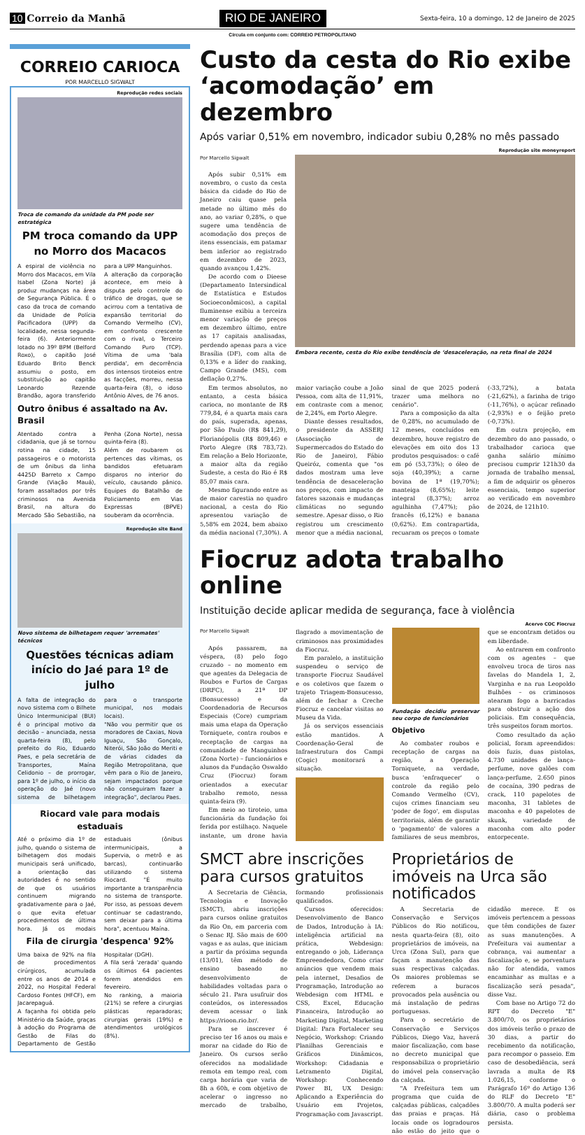10 Correio da Manhã RIO DE JANEIRO Sexta-feira, 10 a domingo, 12 de Janeiro de 2025
Circula em conjunto com: CORREIO PETROPOLITANO
CORREIO CARIOCA
POR MARCELLO SIGWALT
Reprodução redes sociais
Troca de comando da unidade da PM pode ser estratégica
PM troca comando da UPP no Morro dos Macacos
A espiral de violência no Morro dos Macacos, em Vila Isabel (Zona Norte) já produz mudanças na área de Segurança Pública. É o caso da troca de comando da Unidade de Polícia Pacificadora (UPP) da localidade, nessa segunda-feira (6). Anteriormente lotado no 39º BPM (Belford Roxo), o capitão José Eduardo Brito Benck assumiu o posto, em substituição ao capitão Leonardo Rezende Brandão, agora transferido para a UPP Manguinhos.
A alteração da corporação acontece, em meio à disputa pelo controle do tráfico de drogas, que se acirrou com a tentativa de expansão territorial do Comando Vermelho (CV), em confronto crescente com o rival, o Terceiro Comando Puro (TCP). Vítima de uma 'bala perdida', em decorrência dos intensos tiroteios entre as facções, morreu, nessa quarta-feira (8), o idoso Antônio Alves, de 76 anos.
Outro ônibus é assaltado na Av. Brasil
Atentado contra a cidadania, que já se tornou rotina na cidade, 15 passageiros e o motorista de um ônibus da linha 4425D Barreto x Campo Grande (Viação Mauá), foram assaltados por três criminosos na Avenida Brasil, na altura do Mercado São Sebastião, na Penha (Zona Norte), nessa quinta-feira (8).
Além de roubarem os pertences das vítimas, os bandidos efetuaram disparos no interior do veículo, causando pânico. Equipes do Batalhão de Policiamento em Vias Expressas (BPVE) souberam da ocorrência.
Reprodução site Band
Novo sistema de bilhetagem requer 'arremates' técnicos
Questões técnicas adiam início do Jaé para 1º de julho
A falta de integração do novo sistema com o Bilhete Único Intermunicipal (BUI) é o principal motivo da decisão – anunciada, nessa quarta-feira (8), pelo prefeito do Rio, Eduardo Paes, e pela secretária de Transportes, Maína Celidonio – de prorrogar, para 1º de julho, o início da operação do Jaé (novo sistema de bilhetagem para o transporte municipal, nos modais locais).
"Não vou permitir que os moradores de Caxias, Nova Iguaçu, São Gonçalo, Niterói, São João do Meriti e de várias cidades da Região Metropolitana, que vêm para o Rio de Janeiro, sejam impactados porque não conseguiram fazer a integração", declarou Paes.
Riocard vale para modais estaduais
Até o próximo dia 1º de julho, quando o sistema de bilhetagem dos modais municipais será unificado, a orientação das autoridades é no sentido de que os usuários continuem migrando gradativamente para o Jaé, o que evita efetuar procedimentos de última hora. Já os modais estaduais (ônibus intermunicipais, a Supervia, o metrô e as barcas), continuarão utilizando o sistema Riocard. "É muito importante a transparência no sistema de transporte. Por isso, as pessoas devem continuar se cadastrando, sem deixar para a última hora", acentuou Maína.
Fila de cirurgia 'despenca' 92%
Uma baixa de 92% na fila de procedimentos cirúrgicos, acumulada entre os anos de 2014 e 2022, no Hospital Federal Cardoso Fontes (HFCF), em Jacarepaguá.
A façanha foi obtida pelo Ministério da Saúde, graças à adoção do Programa de Gestão de Filas do Departamento de Gestão Hospitalar (DGH).
A fila será 'zerada' quando os últimos 64 pacientes forem atendidos em fevereiro.
No ranking, a maioria (21%) se refere a cirurgias plásticas reparadoras; cirurgias gerais (19%) e atendimentos urológicos (8%).
Custo da cesta do Rio exibe ‘acomodação’ em dezembro
Após variar 0,51% em novembro, indicador subiu 0,28% no mês passado
Reprodução site moneyreport
Por Marcello Sigwalt
Após subir 0,51% em novembro, o custo da cesta básica da cidade do Rio de Janeiro caiu quase pela metade no último mês do ano, ao variar 0,28%, o que sugere uma tendência de acomodação dos preços de itens essenciais, em patamar bem inferior ao registrado em dezembro de 2023, quando avançou 1,42%.
De acordo com o Dieese (Departamento Intersindical de Estatística e Estudos Socioeconômicos), a capital fluminense exibiu a terceira menor variação de preços em dezembro último, entre as 17 capitais analisadas, perdendo apenas para a vice Brasília (DF), com alta de 0,13% e a líder do ranking, Campo Grande (MS), com deflação 0,27%.
Embora recente, cesta do Rio exibe tendência de ‘desaceleração, na reta final de 2024
Em termos absolutos, no entanto, a cesta básica carioca, no montante de R$ 779,84, é a quarta mais cara do país, superada, apenas, por São Paulo (R$ 841,29), Florianópolis (R$ 809,46) e Porto Alegre (R$ 783,72). Em relação a Belo Horizonte, a maior alta da região Sudeste, a cesta do Rio é R$ 85,07 mais cara.
Mesmo figurando entre as de maior carestia no quadro nacional, a cesta do Rio apresentou variação de 5,58% em 2024, bem abaixo da média nacional (7,30%). A maior variação coube a João Pessoa, com alta de 11,91%, em contraste com a menor, de 2,24%, em Porto Alegre.
Diante desses resultados, o presidente da ASSERJ (Associação de Supermercados do Estado do Rio de Janeiro), Fábio Queiróz, comenta que "os dados mostram uma leve tendência de desaceleração nos preços, com impacto de fatores sazonais e mudanças climáticas no segundo semestre. Apesar disso, o Rio registrou um crescimento menor que a média nacional, sinal de que 2025 poderá trazer uma melhora no cenário".
Para a composição da alta de 0,28%, no acumulado de 12 meses, concluídos em dezembro, houve registro de elevações em oito dos 13 produtos pesquisados: o café em pó (53,73%); o óleo de soja (40,39%); a carne bovina de 1ª (19,70%); manteiga (8,65%); leite integral (8,37%); arroz agulhinha (7,47%); pão francês (6,12%) e banana (0,62%). Em contrapartida, recuaram os preços o tomate (-33,72%), a batata (-21,62%), a farinha de trigo (-11,76%), o açúcar refinado (-2,93%) e o feijão preto (-0,73%).
Em outra projeção, em dezembro do ano passado, o trabalhador carioca que ganha salário mínimo precisou cumprir 121h30 da jornada de trabalho mensal, a fim de adquirir os gêneros essenciais, tempo superior ao verificado em novembro de 2024, de 121h10.
Fiocruz adota trabalho online
Instituição decide aplicar medida de segurança, face à violência
Acervo COC Fiocruz
Por Marcello Sigwalt
Após passarem, na véspera, (8) pelo fogo cruzado – no momento em que agentes da Delegacia de Roubos e Furtos de Cargas (DRFC), a 21ª DP (Bonsucesso) e da Coordenadoria de Recursos Especiais (Core) cumpriam mais uma etapa da Operação Torniquete, contra roubos e receptação de cargas na comunidade de Manguinhos (Zona Norte) – funcionários e alunos da Fundação Oswaldo Cruz (Fiocruz) foram orientados a executar trabalho remoto, nessa quinta-feira (9).
Em meio ao tiroteio, uma funcionária da fundação foi ferida por estilhaço. Naquele instante, um drone havia flagrado a movimentação de criminosos nas proximidades da Fiocruz.
Em paralelo, a instituição suspendeu o serviço de transporte Fiocruz Saudável e os coletivos que fazem o trajeto Triagem-Bonsucesso, além de fechar a Creche Fiocruz e cancelar visitas ao Museu da Vida.
Já os serviços essenciais estão mantidos. A Coordenação-Geral de Infraestrutura dos Campi (Cogic) monitorará a situação.
Fundação decidiu preservar seu corpo de funcionários
Objetivo
Ao combater roubos e receptação de cargas na região, a Operação Torniquete, na verdade, busca 'enfraquecer' o controle da região pelo Comando Vermelho (CV), cujos crimes financiam seu 'poder de fogo', em disputas territoriais, além de garantir o 'pagamento' de valores a familiares de seus membros, que se encontram detidos ou em liberdade.
Ao entrarem em confronto com os agentes – que envolveu troca de tiros nas favelas do Mandela 1, 2, Varginha e na rua Leopoldo Bulhões – os criminosos atearam fogo a barricadas para obstruir a ação dos policiais. Em consequência, três suspeitos foram mortos.
Como resultado da ação policial, foram apreendidos: dois fuzis, duas pistolas, 4.730 unidades de lança-perfume, nove galões com lança-perfume, 2.650 pinos de cocaína, 390 pedras de crack, 110 papelotes de maconha, 31 tabletes de maconha e 40 papelotes de skunk, variedade de maconha com alto poder entorpecente.
SMCT abre inscrições para cursos gratuitos
A Secretaria de Ciência, Tecnologia e Inovação (SMCT), abriu inscrições para cursos online gratuitos da Rio On, em parceria com o Senac RJ. São mais de 600 vagas e as aulas, que iniciam a partir da próxima segunda (13/01), têm método de ensino baseado no desenvolvimento de habilidades voltadas para o século 21. Para usufruir dos conteúdos, os interessados devem acessar o link https://rioon.rio.br/.
Para se inscrever é preciso ter 16 anos ou mais e morar na cidade do Rio de Janeiro. Os cursos serão oferecidos na modalidade remota em tempo real, com carga horária que varia de 8h a 60h, e com objetivo de acelerar o ingresso no mercado de trabalho, formando profissionais qualificados.
Cursos oferecidos: Desenvolvimento de Banco de Dados, Introdução à IA: inteligência artificial na prática, Webdesign: entregando o job, Liderança Empreendedora, Como criar anúncios que vendem mais pela internet, Desafios de Programação, Introdução ao Webdesign com HTML e CSS, Excel, Educação Financeira, Introdução ao Marketing Digital, Marketing Digital: Para Fortalecer seu Negócio, Workshop: Criando Planilhas Gerenciais e Gráficos Dinâmicos, Workshop: Cidadania e Letramento Digital, Workshop: Conhecendo Power BI, UX Design: Aplicando a Experiência do Usuário em Projetos, Programação com Javascript.
Proprietários de imóveis na Urca são notificados
A Secretaria de Conservação e Serviços Públicos do Rio notificou, nesta quarta-feira (8), oito proprietários de imóveis, na Urca (Zona Sul), para que façam a manutenção das suas respectivas calçadas. Os maiores problemas se referem a buracos provocados pela ausência ou má instalação de pedras portuguesas.
Para o secretário de Conservação e Serviços Públicos, Diego Vaz, haverá maior fiscalização, com base no decreto municipal que responsabiliza o proprietário do imóvel pela conservação da calçada.
"A Prefeitura tem um programa que cuida de calçadas públicas, calçadões das praias e praças. Há locais onde os logradouros não estão do jeito que o cidadão merece. E os imóveis pertencem a pessoas que têm condições de fazer as suas manutenções. A Prefeitura vai aumentar a cobrança, vai aumentar a fiscalização e, se porventura não for atendida, vamos encaminhar as multas e a fiscalização será pesada", disse Vaz.
Com base no Artigo 72 do RPT do Decreto "E" 3.800/70, os proprietários dos imóveis terão o prazo de 30 dias, a partir do recebimento da notificação, para recompor o passeio. Em caso de desobediência, será lavrada a multa de R$ 1.026,15, conforme o Parágrafo 16º do Artigo 136 do RLF do Decreto "E" 3.800/70. A multa poderá ser diária, caso o problema persista.